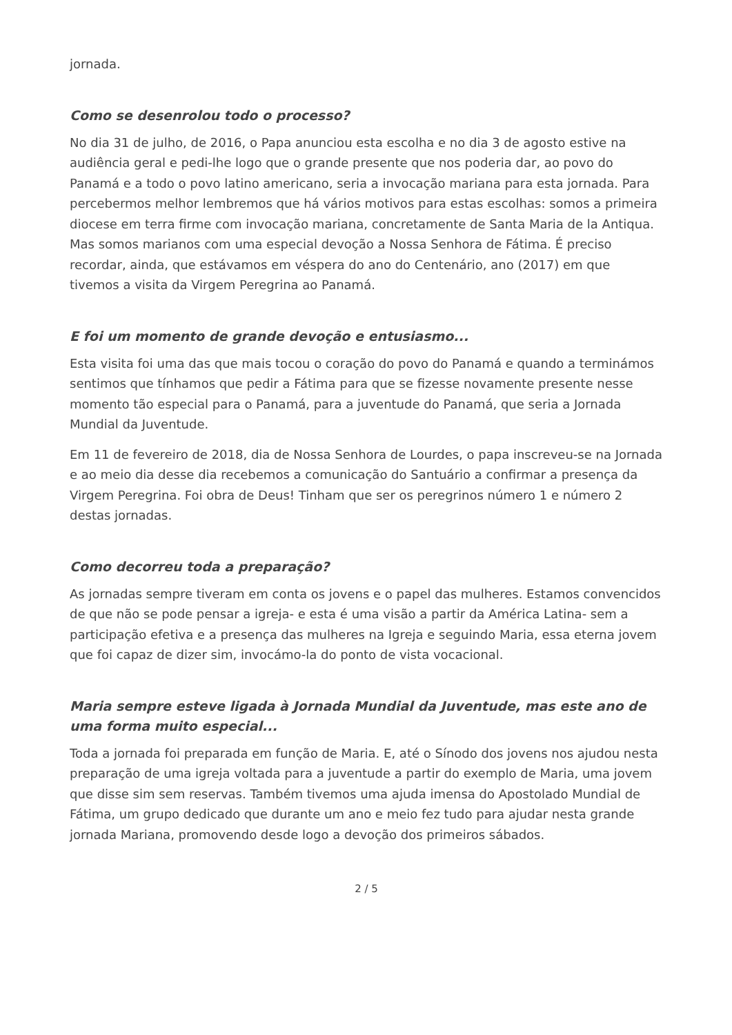jornada.
Como se desenrolou todo o processo?
No dia 31 de julho, de 2016, o Papa anunciou esta escolha e no dia 3 de agosto estive na audiência geral e pedi-lhe logo que o grande presente que nos poderia dar, ao povo do Panamá e a todo o povo latino americano, seria a invocação mariana para esta jornada. Para percebermos melhor lembremos que há vários motivos para estas escolhas: somos a primeira diocese em terra firme com invocação mariana, concretamente de Santa Maria de la Antiqua. Mas somos marianos com uma especial devoção a Nossa Senhora de Fátima. É preciso recordar, ainda, que estávamos em véspera do ano do Centenário, ano (2017) em que tivemos a visita da Virgem Peregrina ao Panamá.
E foi um momento de grande devoção e entusiasmo...
Esta visita foi uma das que mais tocou o coração do povo do Panamá e quando a terminámos sentimos que tínhamos que pedir a Fátima para que se fizesse novamente presente nesse momento tão especial para o Panamá, para a juventude do Panamá, que seria a Jornada Mundial da Juventude.
Em 11 de fevereiro de 2018, dia de Nossa Senhora de Lourdes, o papa inscreveu-se na Jornada e ao meio dia desse dia recebemos a comunicação do Santuário a confirmar a presença da Virgem Peregrina. Foi obra de Deus! Tinham que ser os peregrinos número 1 e número 2 destas jornadas.
Como decorreu toda a preparação?
As jornadas sempre tiveram em conta os jovens e o papel das mulheres. Estamos convencidos de que não se pode pensar a igreja- e esta é uma visão a partir da América Latina- sem a participação efetiva e a presença das mulheres na Igreja e seguindo Maria, essa eterna jovem que foi capaz de dizer sim, invocámo-la do ponto de vista vocacional.
Maria sempre esteve ligada à Jornada Mundial da Juventude, mas este ano de uma forma muito especial...
Toda a jornada foi preparada em função de Maria. E, até o Sínodo dos jovens nos ajudou nesta preparação de uma igreja voltada para a juventude a partir do exemplo de Maria, uma jovem que disse sim sem reservas. Também tivemos uma ajuda imensa do Apostolado Mundial de Fátima, um grupo dedicado que durante um ano e meio fez tudo para ajudar nesta grande jornada Mariana, promovendo desde logo a devoção dos primeiros sábados.
2 / 5